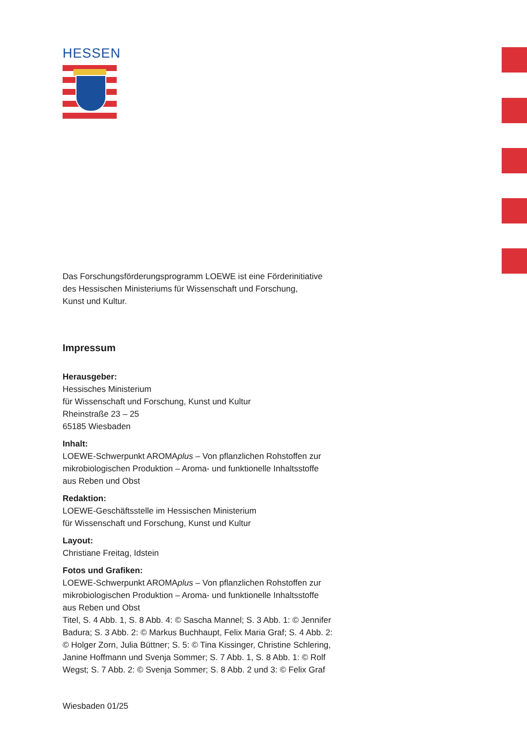HESSEN
Das Forschungsförderungsprogramm LOEWE ist eine Förderinitiative
des Hessischen Ministeriums für Wissenschaft und Forschung,
Kunst und Kultur.
Impressum
Herausgeber:
Hessisches Ministerium
für Wissenschaft und Forschung, Kunst und Kultur
Rheinstraße 23 – 25
65185 Wiesbaden
Inhalt:
LOEWE-Schwerpunkt AROMAplus – Von pflanzlichen Rohstoffen zur
mikrobiologischen Produktion – Aroma- und funktionelle Inhaltsstoffe
aus Reben und Obst
Redaktion:
LOEWE-Geschäftsstelle im Hessischen Ministerium
für Wissenschaft und Forschung, Kunst und Kultur
Layout:
Christiane Freitag, Idstein
Fotos und Grafiken:
LOEWE-Schwerpunkt AROMAplus – Von pflanzlichen Rohstoffen zur
mikrobiologischen Produktion – Aroma- und funktionelle Inhaltsstoffe
aus Reben und Obst
Titel, S. 4 Abb. 1, S. 8 Abb. 4: © Sascha Mannel; S. 3 Abb. 1: © Jennifer
Badura; S. 3 Abb. 2: © Markus Buchhaupt, Felix Maria Graf; S. 4 Abb. 2:
© Holger Zorn, Julia Büttner; S. 5: © Tina Kissinger, Christine Schlering,
Janine Hoffmann und Svenja Sommer; S. 7 Abb. 1, S. 8 Abb. 1: © Rolf
Wegst; S. 7 Abb. 2: © Svenja Sommer; S. 8 Abb. 2 und 3: © Felix Graf
Wiesbaden 01/25